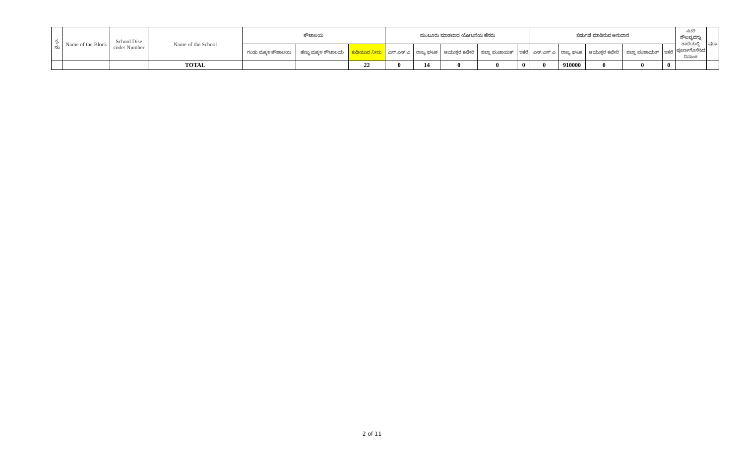| ಕ್ರ. ಸಂ | Name of the Block | School Dise code/ Number | Name of the School | ಶೌಚಾಲಯ | | | ಮಂಜೂರು ಮಾಡಲಾದ ಯೋಜನೆಯ ಹೆಸರು | | | | | ಬಿಡುಗಡೆ ಮಾಡಿರುವ ಅನುದಾನ | | | | | ಸದರಿ ಸೌಲಭ್ಯವನ್ನು ಶಾಲೆಯಲ್ಲಿ ಪೂರ್ಣಗೊಳಿಸಿದ ದಿನಾಂಕ | ಷರಾ |
| --- | --- | --- | --- | --- | --- | --- | --- | --- | --- | --- | --- | --- | --- | --- | --- | --- | --- | --- |
| | | | | ಗಂಡು ಮಕ್ಕಳ ಶೌಚಾಲಯ | ಹೆಣ್ಣು ಮಕ್ಕಳ ಶೌಚಾಲಯ | ಕುಡಿಯುವ ನೀರು | ಎಸ್.ಎಸ್.ಎ | ರಾಜ್ಯ ಘಟಕ | ಆಯುಕ್ತರ ಕಛೇರಿ | ಜಿಲ್ಲಾ ಪಂಚಾಯತ್ | ಇತರೆ | ಎಸ್.ಎಸ್.ಎ | ರಾಜ್ಯ ಘಟಕ | ಆಯುಕ್ತರ ಕಛೇರಿ | ಜಿಲ್ಲಾ ಪಂಚಾಯತ್ | ಇತರೆ | | |
| | | | TOTAL | | | 22 | 0 | 14 | 0 | 0 | 0 | 0 | 910000 | 0 | 0 | 0 | | |
2 of 11